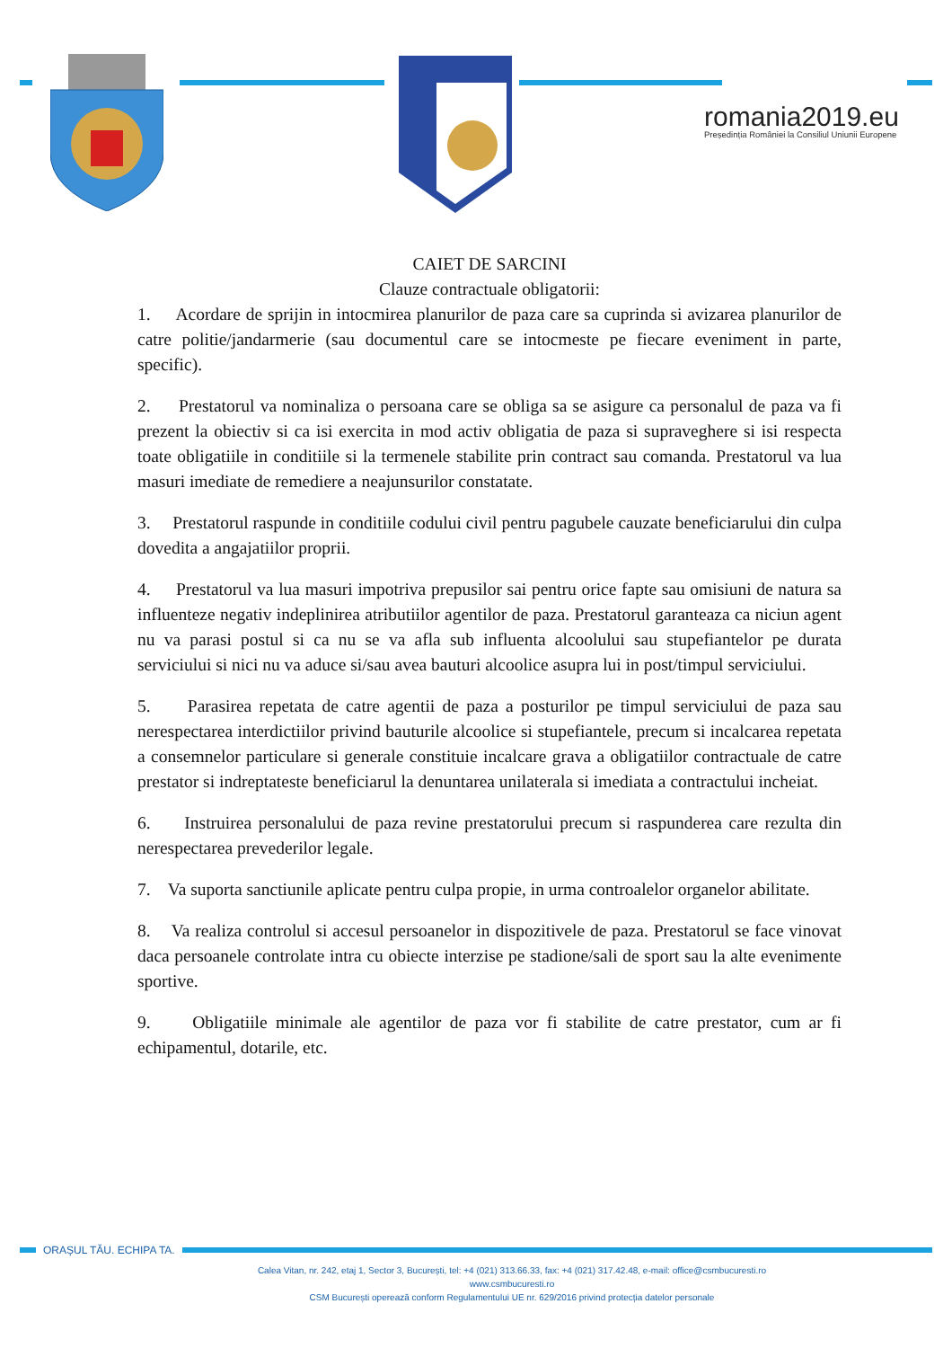romania2019.eu
Președinția României la Consiliul Uniunii Europene
CAIET DE SARCINI
Clauze contractuale obligatorii:
1. Acordare de sprijin in intocmirea planurilor de paza care sa cuprinda si avizarea planurilor de catre politie/jandarmerie (sau documentul care se intocmeste pe fiecare eveniment in parte, specific).
2. Prestatorul va nominaliza o persoana care se obliga sa se asigure ca personalul de paza va fi prezent la obiectiv si ca isi exercita in mod activ obligatia de paza si supraveghere si isi respecta toate obligatiile in conditiile si la termenele stabilite prin contract sau comanda. Prestatorul va lua masuri imediate de remediere a neajunsurilor constatate.
3. Prestatorul raspunde in conditiile codului civil pentru pagubele cauzate beneficiarului din culpa dovedita a angajatiilor proprii.
4. Prestatorul va lua masuri impotriva prepusilor sai pentru orice fapte sau omisiuni de natura sa influenteze negativ indeplinirea atributiilor agentilor de paza. Prestatorul garanteaza ca niciun agent nu va parasi postul si ca nu se va afla sub influenta alcoolului sau stupefiantelor pe durata serviciului si nici nu va aduce si/sau avea bauturi alcoolice asupra lui in post/timpul serviciului.
5. Parasirea repetata de catre agentii de paza a posturilor pe timpul serviciului de paza sau nerespectarea interdictiilor privind bauturile alcoolice si stupefiantele, precum si incalcarea repetata a consemnelor particulare si generale constituie incalcare grava a obligatiilor contractuale de catre prestator si indreptateste beneficiarul la denuntarea unilaterala si imediata a contractului incheiat.
6. Instruirea personalului de paza revine prestatorului precum si raspunderea care rezulta din nerespectarea prevederilor legale.
7. Va suporta sanctiunile aplicate pentru culpa propie, in urma controalelor organelor abilitate.
8. Va realiza controlul si accesul persoanelor in dispozitivele de paza. Prestatorul se face vinovat daca persoanele controlate intra cu obiecte interzise pe stadione/sali de sport sau la alte evenimente sportive.
9. Obligatiile minimale ale agentilor de paza vor fi stabilite de catre prestator, cum ar fi echipamentul, dotarile, etc.
ORAȘUL TĂU. ECHIPA TA.
Calea Vitan, nr. 242, etaj 1, Sector 3, București, tel: +4 (021) 313.66.33, fax: +4 (021) 317.42.48, e-mail: office@csmbucuresti.ro
www.csmbucuresti.ro
CSM București operează conform Regulamentului UE nr. 629/2016 privind protecția datelor personale